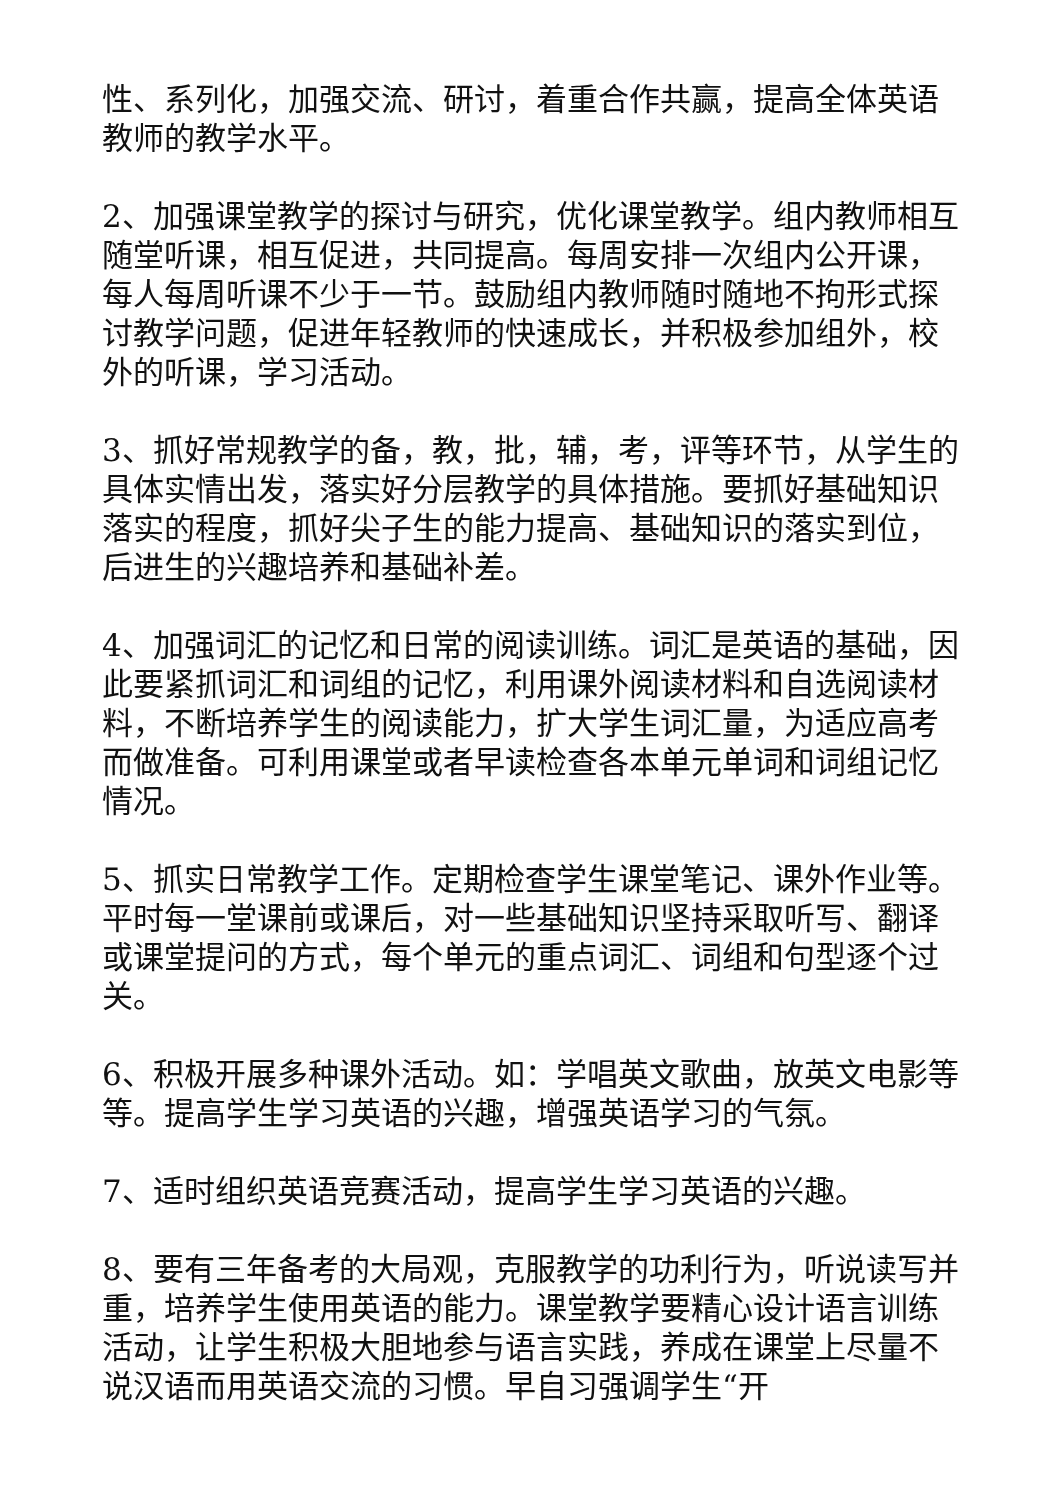性、系列化，加强交流、研讨，着重合作共赢，提高全体英语教师的教学水平。
2、加强课堂教学的探讨与研究，优化课堂教学。组内教师相互随堂听课，相互促进，共同提高。每周安排一次组内公开课，每人每周听课不少于一节。鼓励组内教师随时随地不拘形式探讨教学问题，促进年轻教师的快速成长，并积极参加组外，校外的听课，学习活动。
3、抓好常规教学的备，教，批，辅，考，评等环节，从学生的具体实情出发，落实好分层教学的具体措施。要抓好基础知识落实的程度，抓好尖子生的能力提高、基础知识的落实到位，后进生的兴趣培养和基础补差。
4、加强词汇的记忆和日常的阅读训练。词汇是英语的基础，因此要紧抓词汇和词组的记忆，利用课外阅读材料和自选阅读材料，不断培养学生的阅读能力，扩大学生词汇量，为适应高考而做准备。可利用课堂或者早读检查各本单元单词和词组记忆情况。
5、抓实日常教学工作。定期检查学生课堂笔记、课外作业等。平时每一堂课前或课后，对一些基础知识坚持采取听写、翻译或课堂提问的方式，每个单元的重点词汇、词组和句型逐个过关。
6、积极开展多种课外活动。如：学唱英文歌曲，放英文电影等等。提高学生学习英语的兴趣，增强英语学习的气氛。
7、适时组织英语竞赛活动，提高学生学习英语的兴趣。
8、要有三年备考的大局观，克服教学的功利行为，听说读写并重，培养学生使用英语的能力。课堂教学要精心设计语言训练活动，让学生积极大胆地参与语言实践，养成在课堂上尽量不说汉语而用英语交流的习惯。早自习强调学生“开